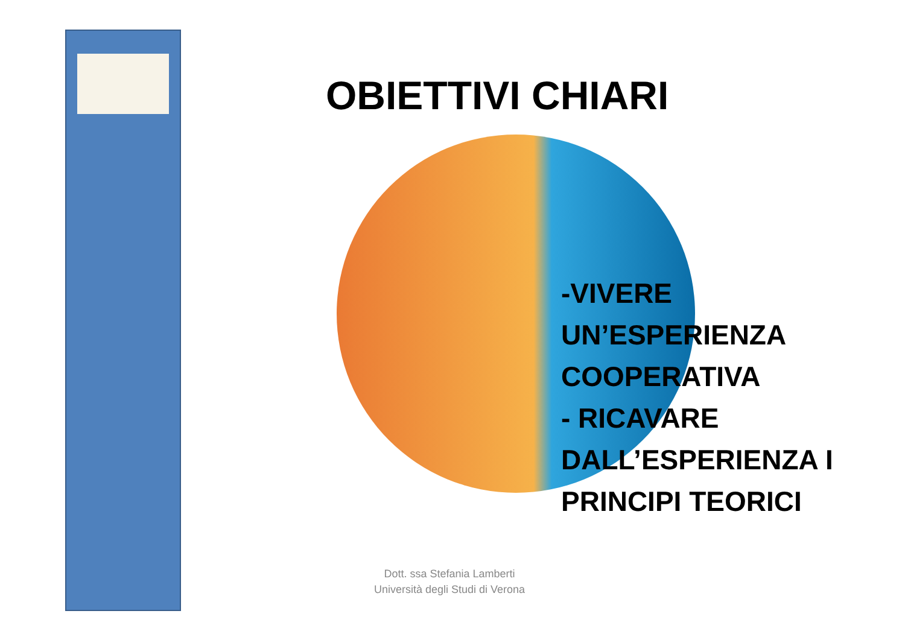OBIETTIVI CHIARI
-VIVERE
UN’ESPERIENZA
COOPERATIVA
- RICAVARE
DALL’ESPERIENZA I
PRINCIPI TEORICI
Dott. ssa Stefania Lamberti
Università degli Studi di Verona